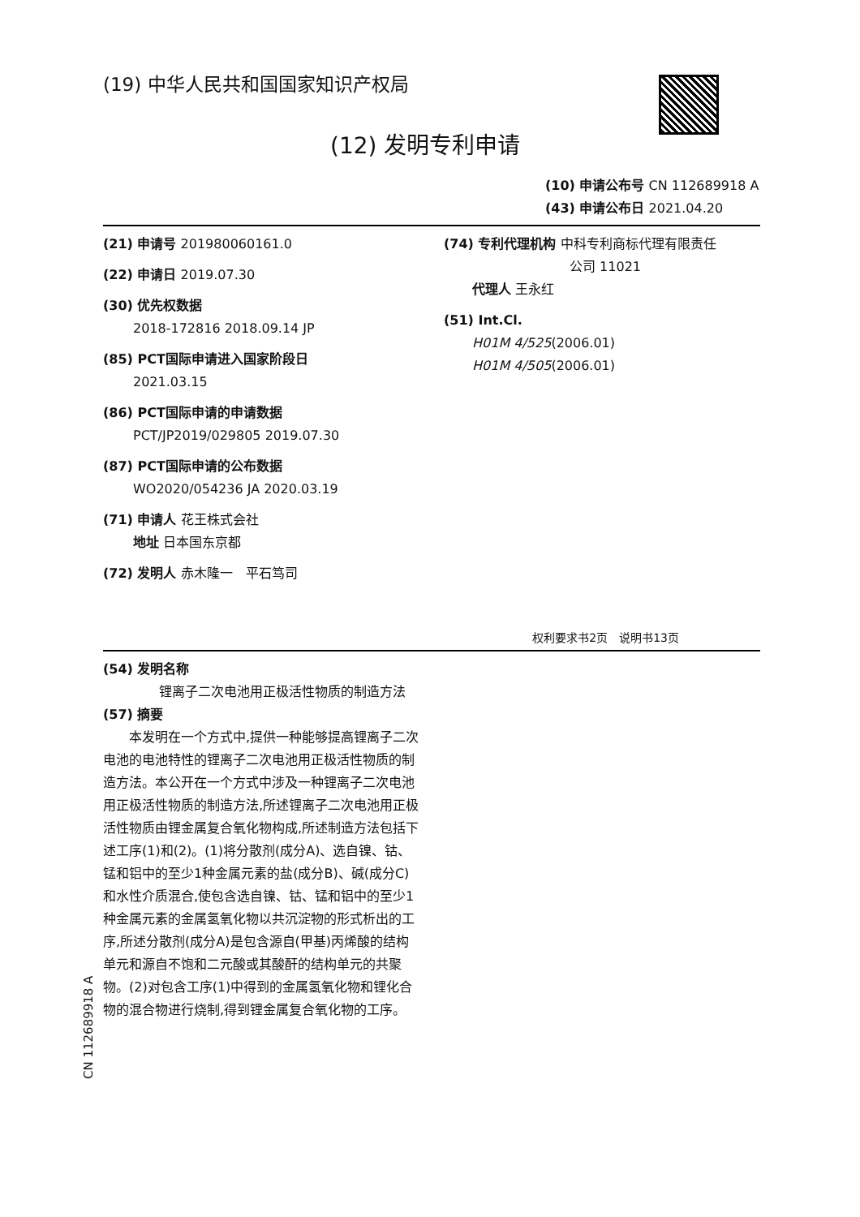(19) 中华人民共和国国家知识产权局
(12) 发明专利申请
(10) 申请公布号 CN 112689918 A
(43) 申请公布日 2021.04.20
(21) 申请号 201980060161.0
(22) 申请日 2019.07.30
(30) 优先权数据
2018-172816 2018.09.14 JP
(85) PCT国际申请进入国家阶段日
2021.03.15
(86) PCT国际申请的申请数据
PCT/JP2019/029805 2019.07.30
(87) PCT国际申请的公布数据
WO2020/054236 JA 2020.03.19
(71) 申请人 花王株式会社
地址 日本国东京都
(72) 发明人 赤木隆一　平石笃司
(74) 专利代理机构 中科专利商标代理有限责任
公司 11021
代理人 王永红
(51) Int.Cl.
H01M 4/525(2006.01)
H01M 4/505(2006.01)
权利要求书2页　说明书13页
(54) 发明名称
　　锂离子二次电池用正极活性物质的制造方法
(57) 摘要
　　本发明在一个方式中,提供一种能够提高锂离子二次电池的电池特性的锂离子二次电池用正极活性物质的制造方法。本公开在一个方式中涉及一种锂离子二次电池用正极活性物质的制造方法,所述锂离子二次电池用正极活性物质由锂金属复合氧化物构成,所述制造方法包括下述工序(1)和(2)。(1)将分散剂(成分A)、选自镍、钴、锰和铝中的至少1种金属元素的盐(成分B)、碱(成分C)和水性介质混合,使包含选自镍、钴、锰和铝中的至少1种金属元素的金属氢氧化物以共沉淀物的形式析出的工序,所述分散剂(成分A)是包含源自(甲基)丙烯酸的结构单元和源自不饱和二元酸或其酸酐的结构单元的共聚物。(2)对包含工序(1)中得到的金属氢氧化物和锂化合物的混合物进行烧制,得到锂金属复合氧化物的工序。
CN 112689918 A